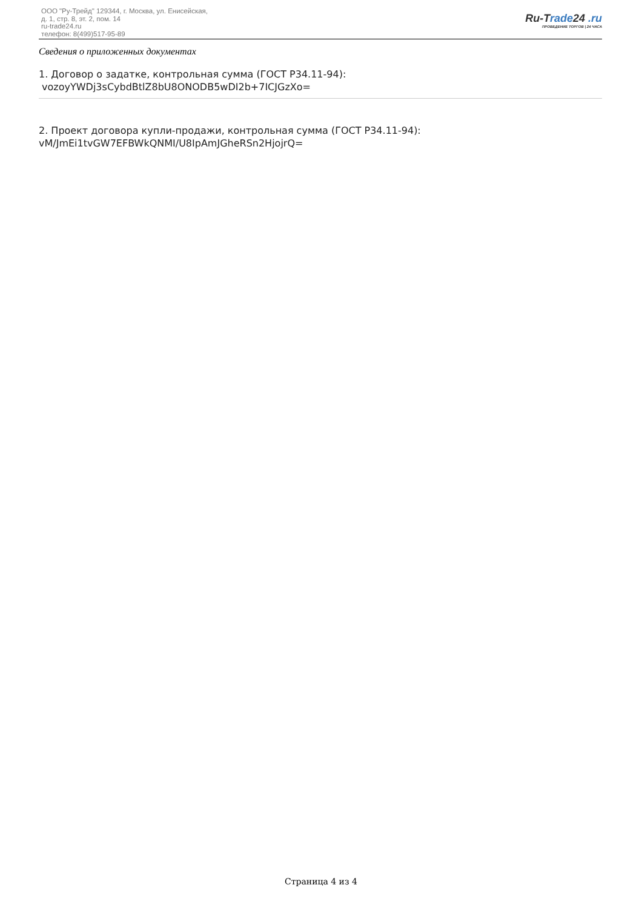ООО "Ру-Трейд" 129344, г. Москва, ул. Енисейская,
д. 1, стр. 8, эт. 2, пом. 14
ru-trade24.ru
телефон: 8(499)517-95-89
Ru-Trade24 .ru
ПРОВЕДЕНИЕ ТОРГОВ | 24 ЧАСА
Сведения о приложенных документах
1. Договор о задатке, контрольная сумма (ГОСТ Р34.11-94):
vozoyYWDj3sCybdBtlZ8bU8ONODB5wDI2b+7ICJGzXo=
2. Проект договора купли-продажи, контрольная сумма (ГОСТ Р34.11-94):
vM/JmEi1tvGW7EFBWkQNMI/U8IpAmJGheRSn2HjojrQ=
Страница 4 из 4